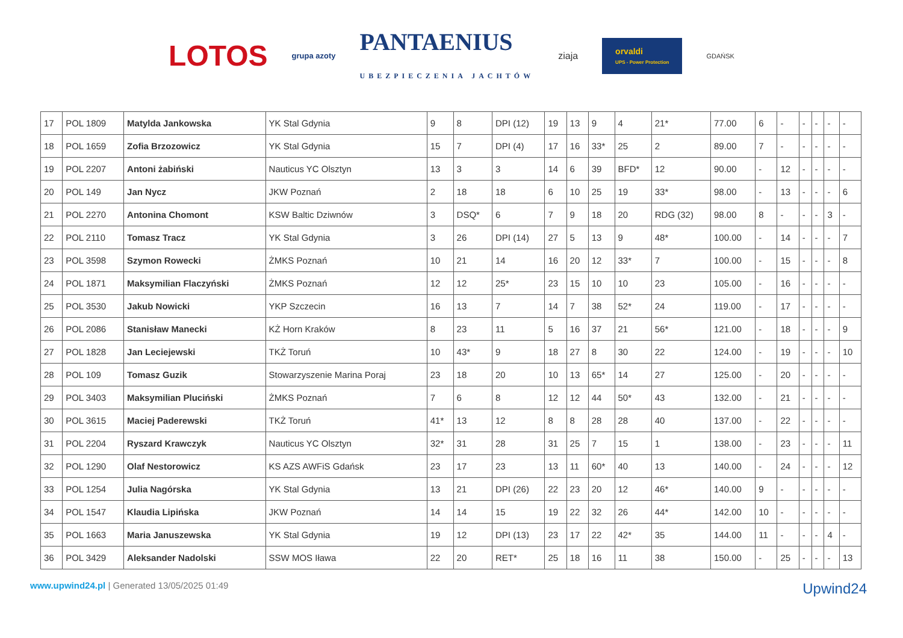LOTOS grupa azoty PANTAENIUS
UBEZPIECZENIA JACHTÓW ziaja orvaldi
UPS - Power Protection GDAŃSK
| 17 | POL 1809 | Matylda Jankowska | YK Stal Gdynia | 9 | 8 | DPI (12) | 19 | 13 | 9 | 4 | 21* | 77.00 | 6 | - | - | - | - | - |
| 18 | POL 1659 | Zofia Brzozowicz | YK Stal Gdynia | 15 | 7 | DPI (4) | 17 | 16 | 33* | 25 | 2 | 89.00 | 7 | - | - | - | - | - |
| 19 | POL 2207 | Antoni żabiński | Nauticus YC Olsztyn | 13 | 3 | 3 | 14 | 6 | 39 | BFD* | 12 | 90.00 | - | 12 | - | - | - | - |
| 20 | POL 149 | Jan Nycz | JKW Poznań | 2 | 18 | 18 | 6 | 10 | 25 | 19 | 33* | 98.00 | - | 13 | - | - | - | 6 |
| 21 | POL 2270 | Antonina Chomont | KSW Baltic Dziwnów | 3 | DSQ* | 6 | 7 | 9 | 18 | 20 | RDG (32) | 98.00 | 8 | - | - | - | 3 | - |
| 22 | POL 2110 | Tomasz Tracz | YK Stal Gdynia | 3 | 26 | DPI (14) | 27 | 5 | 13 | 9 | 48* | 100.00 | - | 14 | - | - | - | 7 |
| 23 | POL 3598 | Szymon Rowecki | ŻMKS Poznań | 10 | 21 | 14 | 16 | 20 | 12 | 33* | 7 | 100.00 | - | 15 | - | - | - | 8 |
| 24 | POL 1871 | Maksymilian Flaczyński | ŻMKS Poznań | 12 | 12 | 25* | 23 | 15 | 10 | 10 | 23 | 105.00 | - | 16 | - | - | - | - |
| 25 | POL 3530 | Jakub Nowicki | YKP Szczecin | 16 | 13 | 7 | 14 | 7 | 38 | 52* | 24 | 119.00 | - | 17 | - | - | - | - |
| 26 | POL 2086 | Stanisław Manecki | KŻ Horn Kraków | 8 | 23 | 11 | 5 | 16 | 37 | 21 | 56* | 121.00 | - | 18 | - | - | - | 9 |
| 27 | POL 1828 | Jan Leciejewski | TKŻ Toruń | 10 | 43* | 9 | 18 | 27 | 8 | 30 | 22 | 124.00 | - | 19 | - | - | - | 10 |
| 28 | POL 109 | Tomasz Guzik | Stowarzyszenie Marina Poraj | 23 | 18 | 20 | 10 | 13 | 65* | 14 | 27 | 125.00 | - | 20 | - | - | - | - |
| 29 | POL 3403 | Maksymilian Pluciński | ŻMKS Poznań | 7 | 6 | 8 | 12 | 12 | 44 | 50* | 43 | 132.00 | - | 21 | - | - | - | - |
| 30 | POL 3615 | Maciej Paderewski | TKŻ Toruń | 41* | 13 | 12 | 8 | 8 | 28 | 28 | 40 | 137.00 | - | 22 | - | - | - | - |
| 31 | POL 2204 | Ryszard Krawczyk | Nauticus YC Olsztyn | 32* | 31 | 28 | 31 | 25 | 7 | 15 | 1 | 138.00 | - | 23 | - | - | - | 11 |
| 32 | POL 1290 | Olaf Nestorowicz | KS AZS AWFiS Gdańsk | 23 | 17 | 23 | 13 | 11 | 60* | 40 | 13 | 140.00 | - | 24 | - | - | - | 12 |
| 33 | POL 1254 | Julia Nagórska | YK Stal Gdynia | 13 | 21 | DPI (26) | 22 | 23 | 20 | 12 | 46* | 140.00 | 9 | - | - | - | - | - |
| 34 | POL 1547 | Klaudia Lipińska | JKW Poznań | 14 | 14 | 15 | 19 | 22 | 32 | 26 | 44* | 142.00 | 10 | - | - | - | - | - |
| 35 | POL 1663 | Maria Januszewska | YK Stal Gdynia | 19 | 12 | DPI (13) | 23 | 17 | 22 | 42* | 35 | 144.00 | 11 | - | - | - | 4 | - |
| 36 | POL 3429 | Aleksander Nadolski | SSW MOS Iława | 22 | 20 | RET* | 25 | 18 | 16 | 11 | 38 | 150.00 | - | 25 | - | - | - | 13 |
www.upwind24.pl | Generated 13/05/2025 01:49 Upwind24